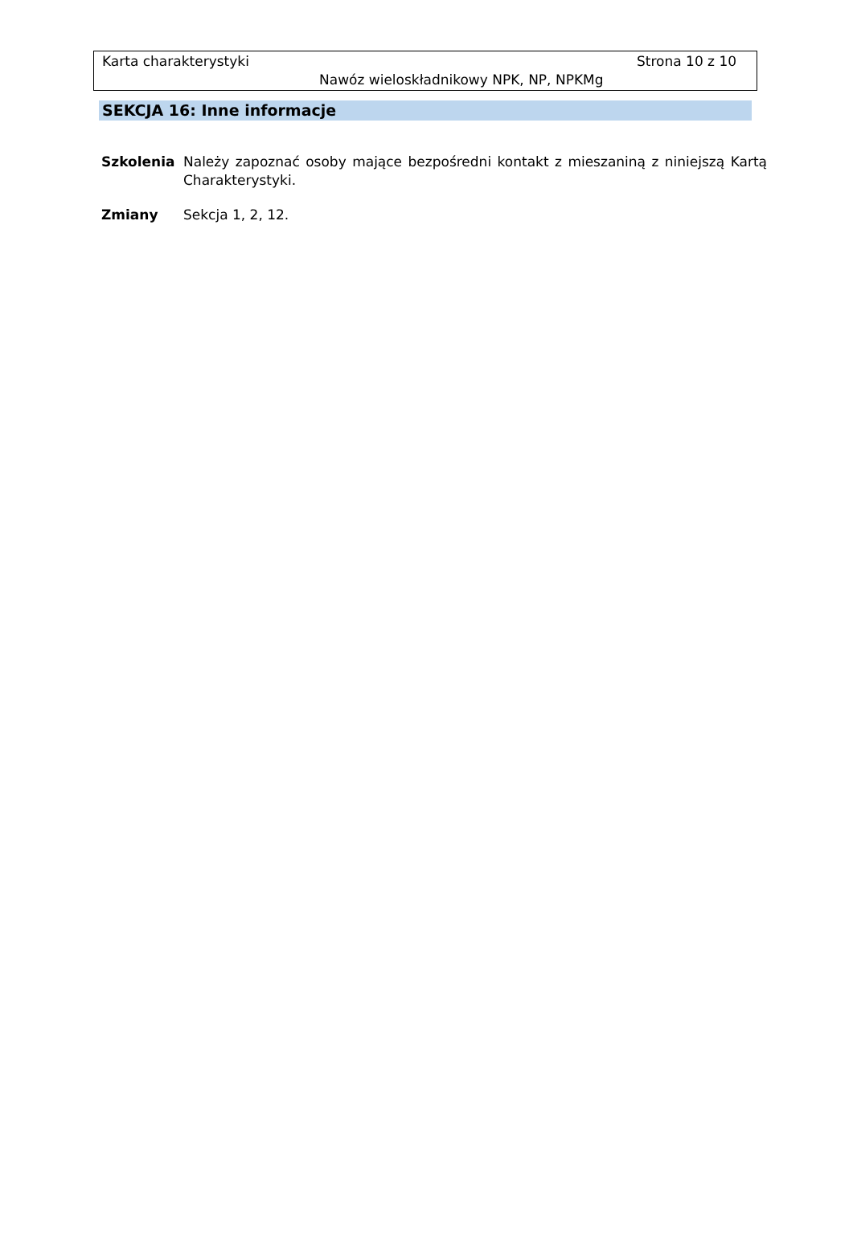Karta charakterystyki Strona 10 z 10
Nawóz wieloskładnikowy NPK, NP, NPKMg
SEKCJA 16: Inne informacje
Szkolenia Należy zapoznać osoby mające bezpośredni kontakt z mieszaniną z niniejszą Kartą Charakterystyki.
Zmiany Sekcja 1, 2, 12.